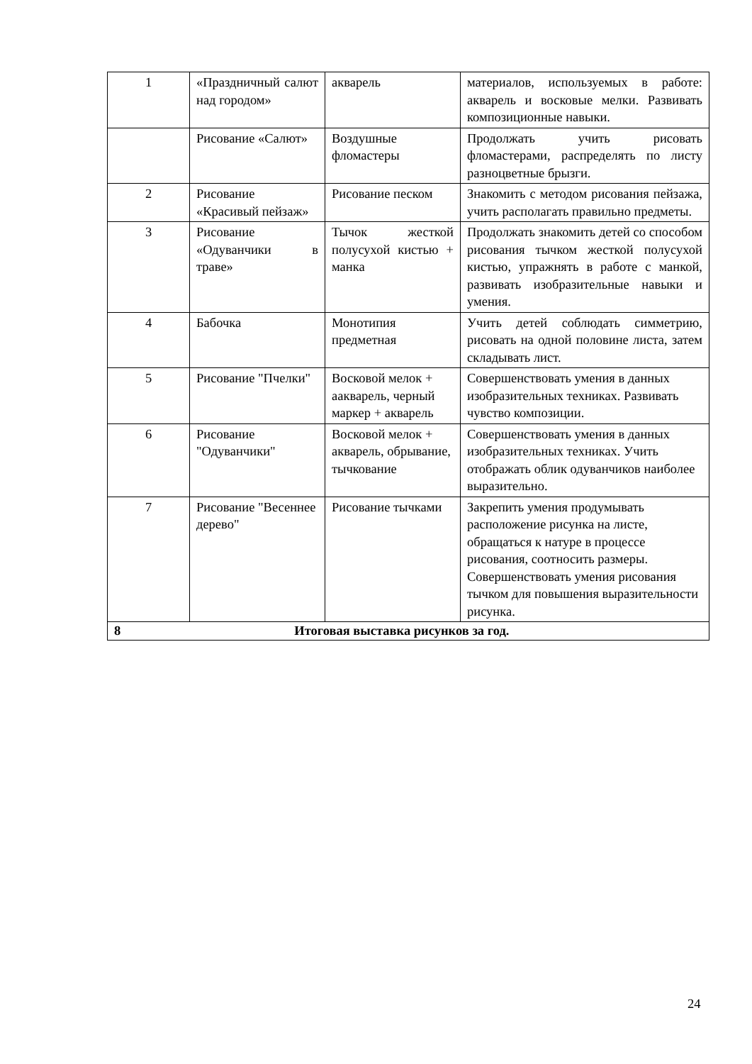| 1 | «Праздничный салют над городом» | акварель | материалов, используемых в работе: акварель и восковые мелки. Развивать композиционные навыки. |
| | Рисование «Салют» | Воздушные фломастеры | Продолжать учить рисовать фломастерами, распределять по листу разноцветные брызги. |
| 2 | Рисование «Красивый пейзаж» | Рисование песком | Знакомить с методом рисования пейзажа, учить располагать правильно предметы. |
| 3 | Рисование «Одуванчики в траве» | Тычок жесткой полусухой кистью + манка | Продолжать знакомить детей со способом рисования тычком жесткой полусухой кистью, упражнять в работе с манкой, развивать изобразительные навыки и умения. |
| 4 | Бабочка | Монотипия предметная | Учить детей соблюдать симметрию, рисовать на одной половине листа, затем складывать лист. |
| 5 | Рисование "Пчелки" | Восковой мелок + аакварель, черный маркер + акварель | Совершенствовать умения в данных изобразительных техниках. Развивать чувство композиции. |
| 6 | Рисование "Одуванчики" | Восковой мелок + акварель, обрывание, тычкование | Совершенствовать умения в данных изобразительных техниках. Учить отображать облик одуванчиков наиболее выразительно. |
| 7 | Рисование "Весеннее дерево" | Рисование тычками | Закрепить умения продумывать расположение рисунка на листе, обращаться к натуре в процессе рисования, соотносить размеры. Совершенствовать умения рисования тычком для повышения выразительности рисунка. |
| 8 Итоговая выставка рисунков за год. | | | |
24